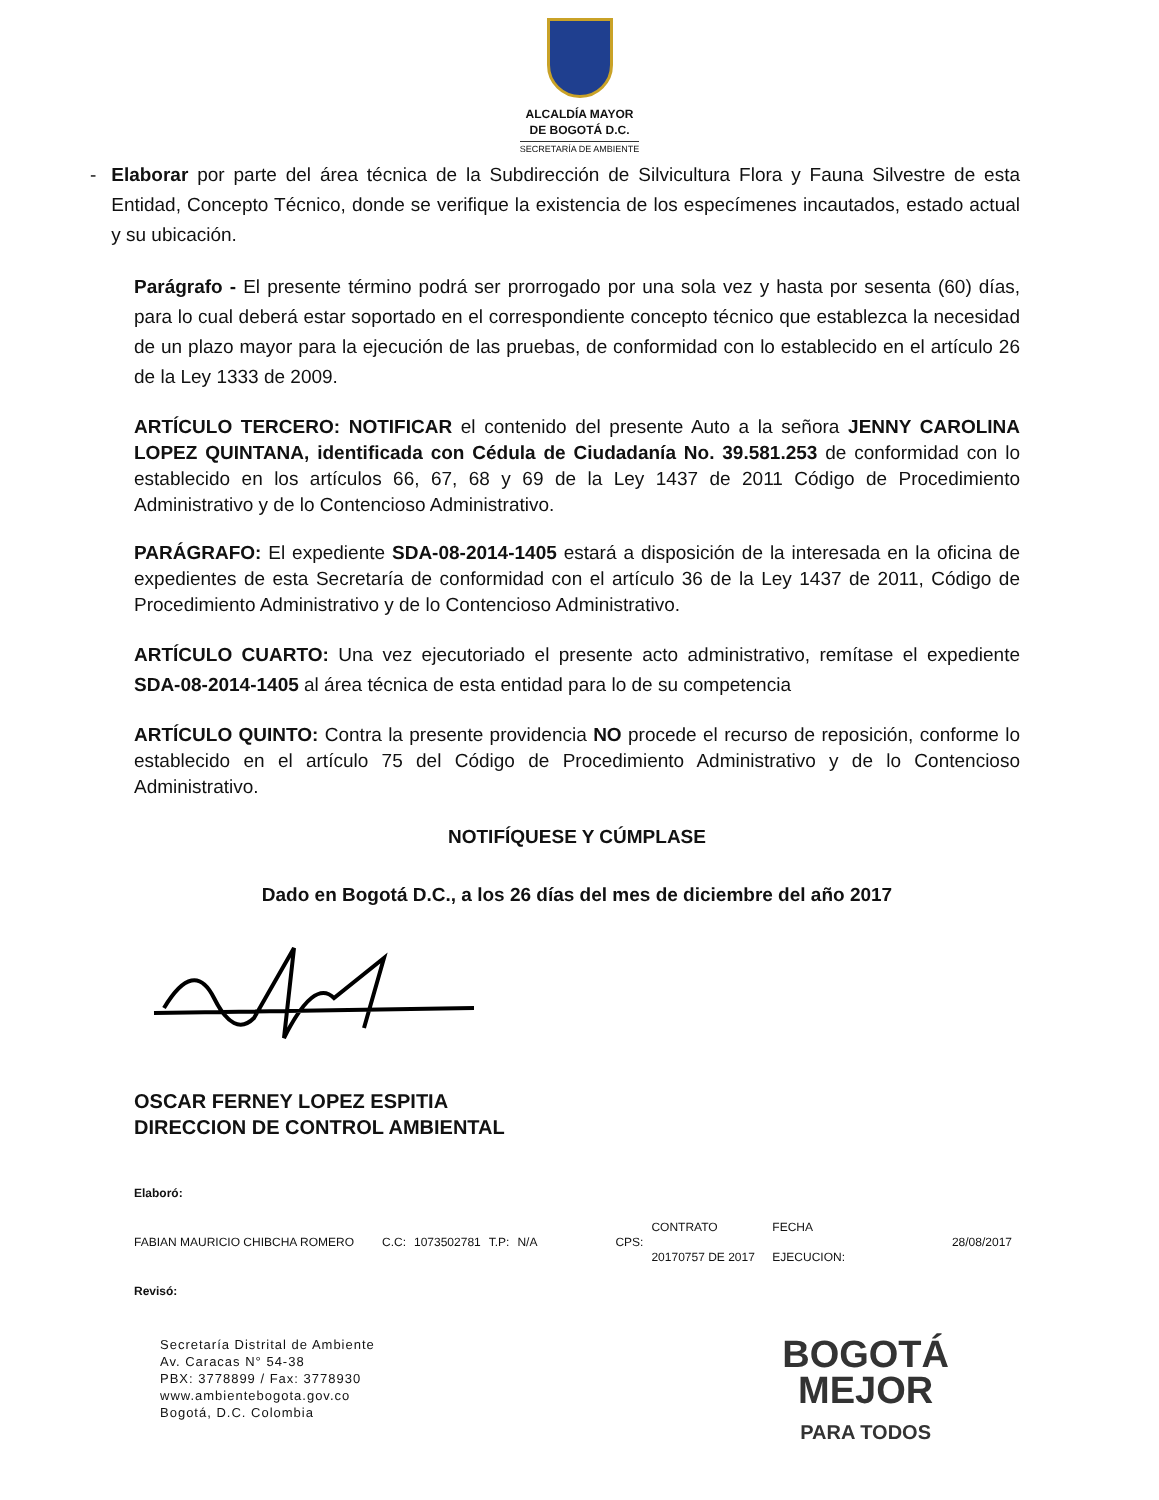ALCALDÍA MAYOR
DE BOGOTÁ D.C.
SECRETARÍA DE AMBIENTE
- Elaborar por parte del área técnica de la Subdirección de Silvicultura Flora y Fauna Silvestre de esta Entidad, Concepto Técnico, donde se verifique la existencia de los especímenes incautados, estado actual y su ubicación.
Parágrafo - El presente término podrá ser prorrogado por una sola vez y hasta por sesenta (60) días, para lo cual deberá estar soportado en el correspondiente concepto técnico que establezca la necesidad de un plazo mayor para la ejecución de las pruebas, de conformidad con lo establecido en el artículo 26 de la Ley 1333 de 2009.
ARTÍCULO TERCERO: NOTIFICAR el contenido del presente Auto a la señora JENNY CAROLINA LOPEZ QUINTANA, identificada con Cédula de Ciudadanía No. 39.581.253 de conformidad con lo establecido en los artículos 66, 67, 68 y 69 de la Ley 1437 de 2011 Código de Procedimiento Administrativo y de lo Contencioso Administrativo.
PARÁGRAFO: El expediente SDA-08-2014-1405 estará a disposición de la interesada en la oficina de expedientes de esta Secretaría de conformidad con el artículo 36 de la Ley 1437 de 2011, Código de Procedimiento Administrativo y de lo Contencioso Administrativo.
ARTÍCULO CUARTO: Una vez ejecutoriado el presente acto administrativo, remítase el expediente SDA-08-2014-1405 al área técnica de esta entidad para lo de su competencia
ARTÍCULO QUINTO: Contra la presente providencia NO procede el recurso de reposición, conforme lo establecido en el artículo 75 del Código de Procedimiento Administrativo y de lo Contencioso Administrativo.
NOTIFÍQUESE Y CÚMPLASE
Dado en Bogotá D.C., a los 26 días del mes de diciembre del año 2017
OSCAR FERNEY LOPEZ ESPITIA
DIRECCION DE CONTROL AMBIENTAL
| Elaboró: | | | | | | | | |
| FABIAN MAURICIO CHIBCHA ROMERO | C.C: | 1073502781 | T.P: | N/A | CPS: | CONTRATO 20170757 DE 2017 | FECHA EJECUCION: | 28/08/2017 |
| Revisó: | | | | | | | | |
Secretaría Distrital de Ambiente
Av. Caracas N° 54-38
PBX: 3778899 / Fax: 3778930
www.ambientebogota.gov.co
Bogotá, D.C. Colombia
BOGOTÁ
MEJOR
PARA TODOS